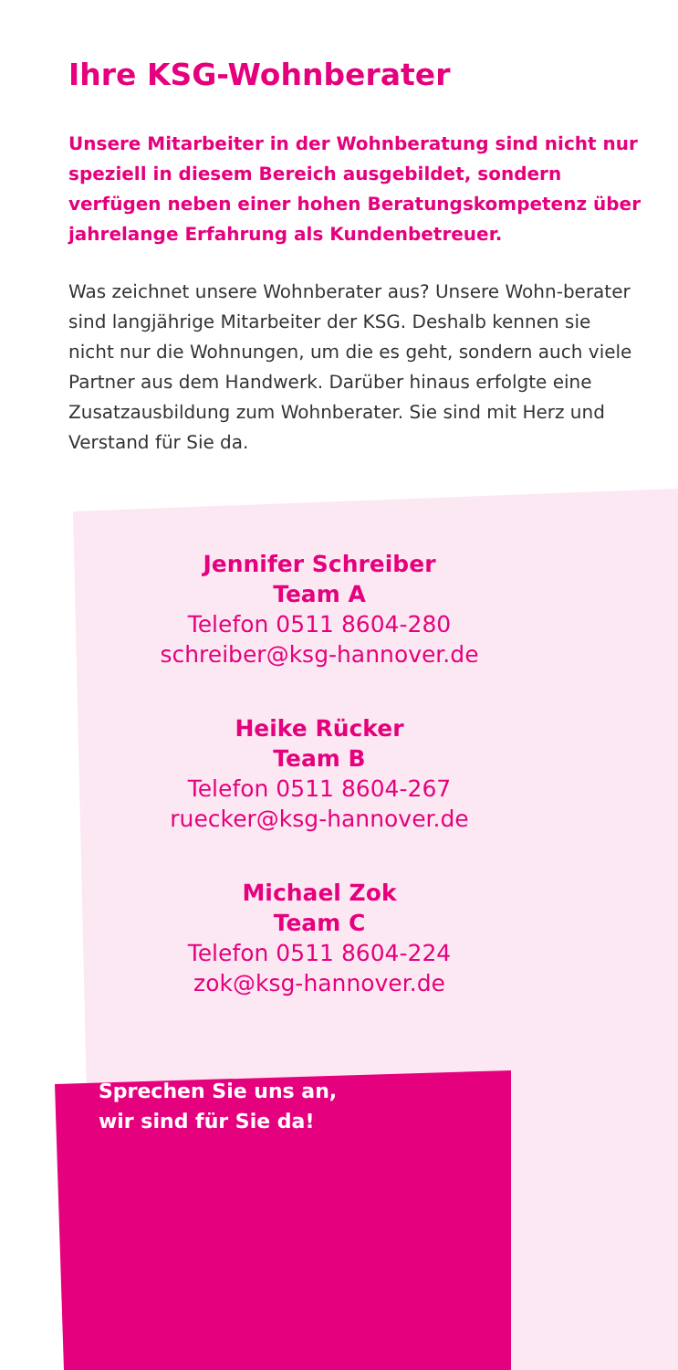Ihre KSG-Wohnberater
Unsere Mitarbeiter in der Wohnberatung sind nicht nur speziell in diesem Bereich ausgebildet, sondern verfügen neben einer hohen Beratungskompetenz über jahrelange Erfahrung als Kundenbetreuer.
Was zeichnet unsere Wohnberater aus? Unsere Wohn-berater sind langjährige Mitarbeiter der KSG. Deshalb kennen sie nicht nur die Wohnungen, um die es geht, sondern auch viele Partner aus dem Handwerk. Darüber hinaus erfolgte eine Zusatzausbildung zum Wohnberater. Sie sind mit Herz und Verstand für Sie da.
Jennifer Schreiber
Team A
Telefon 0511 8604-280
schreiber@ksg-hannover.de
Heike Rücker
Team B
Telefon 0511 8604-267
ruecker@ksg-hannover.de
Michael Zok
Team C
Telefon 0511 8604-224
zok@ksg-hannover.de
Sprechen Sie uns an,
wir sind für Sie da!